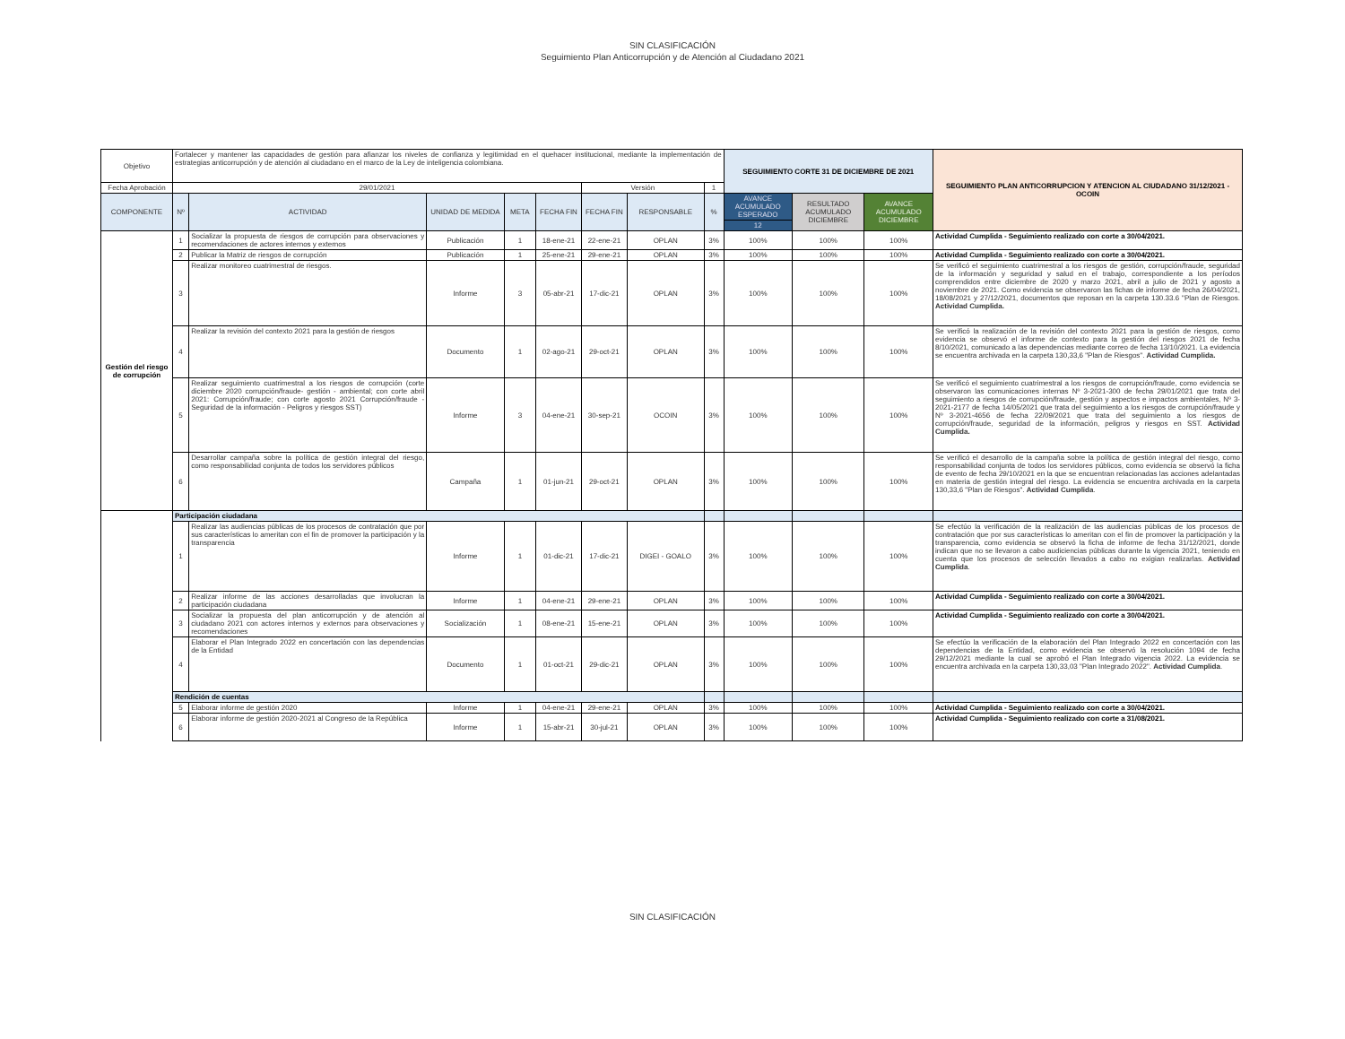SIN CLASIFICACIÓN
Seguimiento Plan Anticorrupción y de Atención al Ciudadano 2021
| Objetivo | Fortalecer y mantener las capacidades de gestión para afianzar los niveles de confianza y legitimidad en el quehacer institucional, mediante la implementación de estrategias anticorrupción y de atención al ciudadano en el marco de la Ley de inteligencia colombiana. | | | | | | | | SEGUIMIENTO CORTE 31 DE DICIEMBRE DE 2021 | | | SEGUIMIENTO PLAN ANTICORRUPCION Y ATENCION AL CIUDADANO 31/12/2021 - OCOIN |
| Fecha Aprobación | 29/01/2021 | | | | | Versión | | 1 | | | | |
| COMPONENTE | Nº | ACTIVIDAD | UNIDAD DE MEDIDA | META | FECHA FIN | FECHA FIN | RESPONSABLE | % | AVANCE ACUMULADO ESPERADO | RESULTADO ACUMULADO DICIEMBRE | AVANCE ACUMULADO DICIEMBRE | |
| | | | | | | | | | 12 | | | |
| Gestión del riesgo de corrupción | 1 | Socializar la propuesta de riesgos de corrupción para observaciones y recomendaciones de actores internos y externos | Publicación | 1 | 18-ene-21 | 22-ene-21 | OPLAN | 3% | 100% | 100% | 100% | Actividad Cumplida - Seguimiento realizado con corte a 30/04/2021. |
| | 2 | Publicar la Matriz de riesgos de corrupción | Publicación | 1 | 25-ene-21 | 29-ene-21 | OPLAN | 3% | 100% | 100% | 100% | Actividad Cumplida - Seguimiento realizado con corte a 30/04/2021. |
| | 3 | Realizar monitoreo cuatrimestral de riesgos. | Informe | 3 | 05-abr-21 | 17-dic-21 | OPLAN | 3% | 100% | 100% | 100% | Se verificó el seguimiento cuatrimestral a los riesgos de gestión, corrupción/fraude, seguridad de la información y seguridad y salud en el trabajo, correspondiente a los períodos comprendidos entre diciembre de 2020 y marzo 2021, abril a julio de 2021 y agosto a noviembre de 2021. Como evidencia se observaron las fichas de informe de fecha 26/04/2021, 18/08/2021 y 27/12/2021, documentos que reposan en la carpeta 130.33.6 "Plan de Riesgos. Actividad Cumplida. |
| | 4 | Realizar la revisión del contexto 2021 para la gestión de riesgos | Documento | 1 | 02-ago-21 | 29-oct-21 | OPLAN | 3% | 100% | 100% | 100% | Se verificó la realización de la revisión del contexto 2021 para la gestión de riesgos, como evidencia se observó el informe de contexto para la gestión del riesgos 2021 de fecha 8/10/2021, comunicado a las dependencias mediante correo de fecha 13/10/2021. La evidencia se encuentra archivada en la carpeta 130,33,6 "Plan de Riesgos". Actividad Cumplida. |
| | 5 | Realizar seguimiento cuatrimestral a los riesgos de corrupción (corte diciembre 2020 corrupción/fraude- gestión - ambiental; con corte abril 2021: Corrupción/fraude; con corte agosto 2021 Corrupción/fraude - Seguridad de la información - Peligros y riesgos SST) | Informe | 3 | 04-ene-21 | 30-sep-21 | OCOIN | 3% | 100% | 100% | 100% | Se verificó el seguimiento cuatrimestral a los riesgos de corrupción/fraude, como evidencia se observaron las comunicaciones internas Nº 3-2021-300 de fecha 29/01/2021 que trata del seguimiento a riesgos de corrupción/fraude, gestión y aspectos e impactos ambientales, Nº 3-2021-2177 de fecha 14/05/2021 que trata del seguimiento a los riesgos de corrupción/fraude y Nº 3-2021-4656 de fecha 22/09/2021 que trata del seguimiento a los riesgos de corrupción/fraude, seguridad de la información, peligros y riesgos en SST. Actividad Cumplida. |
| | 6 | Desarrollar campaña sobre la política de gestión integral del riesgo, como responsabilidad conjunta de todos los servidores públicos | Campaña | 1 | 01-jun-21 | 29-oct-21 | OPLAN | 3% | 100% | 100% | 100% | Se verificó el desarrollo de la campaña sobre la política de gestión integral del riesgo, como responsabilidad conjunta de todos los servidores públicos, como evidencia se observó la ficha de evento de fecha 29/10/2021 en la que se encuentran relacionadas las acciones adelantadas en materia de gestión integral del riesgo. La evidencia se encuentra archivada en la carpeta 130,33,6 "Plan de Riesgos". Actividad Cumplida . |
| | Participación ciudadana | | | | | | | | | | | |
| | 1 | Realizar las audiencias públicas de los procesos de contratación que por sus características lo ameritan con el fin de promover la participación y la transparencia | Informe | 1 | 01-dic-21 | 17-dic-21 | DIGEI - GOALO | 3% | 100% | 100% | 100% | Se efectúo la verificación de la realización de las audiencias públicas de los procesos de contratación que por sus características lo ameritan con el fin de promover la participación y la transparencia, como evidencia se observó la ficha de informe de fecha 31/12/2021, donde indican que no se llevaron a cabo audiciencias públicas durante la vigencia 2021, teniendo en cuenta que los procesos de selección llevados a cabo no exigian realizarlas. Actividad Cumplida . |
| | 2 | Realizar informe de las acciones desarrolladas que involucran la participación ciudadana | Informe | 1 | 04-ene-21 | 29-ene-21 | OPLAN | 3% | 100% | 100% | 100% | Actividad Cumplida - Seguimiento realizado con corte a 30/04/2021. |
| | 3 | Socializar la propuesta del plan anticorrupción y de atención al ciudadano 2021 con actores internos y externos para observaciones y recomendaciones | Socialización | 1 | 08-ene-21 | 15-ene-21 | OPLAN | 3% | 100% | 100% | 100% | Actividad Cumplida - Seguimiento realizado con corte a 30/04/2021. |
| | 4 | Elaborar el Plan Integrado 2022 en concertación con las dependencias de la Entidad | Documento | 1 | 01-oct-21 | 29-dic-21 | OPLAN | 3% | 100% | 100% | 100% | Se efectúo la verificación de la elaboración del Plan Integrado 2022 en concertación con las dependencias de la Entidad, como evidencia se observó la resolución 1094 de fecha 29/12/2021 mediante la cual se aprobó el Plan Integrado vigencia 2022. La evidencia se encuentra archivada en la carpeta 130,33,03 "Plan Integrado 2022". Actividad Cumplida . |
| | Rendición de cuentas | | | | | | | | | | | |
| | 5 | Elaborar informe de gestión 2020 | Informe | 1 | 04-ene-21 | 29-ene-21 | OPLAN | 3% | 100% | 100% | 100% | Actividad Cumplida - Seguimiento realizado con corte a 30/04/2021. |
| | 6 | Elaborar informe de gestión 2020-2021 al Congreso de la República | Informe | 1 | 15-abr-21 | 30-jul-21 | OPLAN | 3% | 100% | 100% | 100% | Actividad Cumplida - Seguimiento realizado con corte a 31/08/2021. |
SIN CLASIFICACIÓN